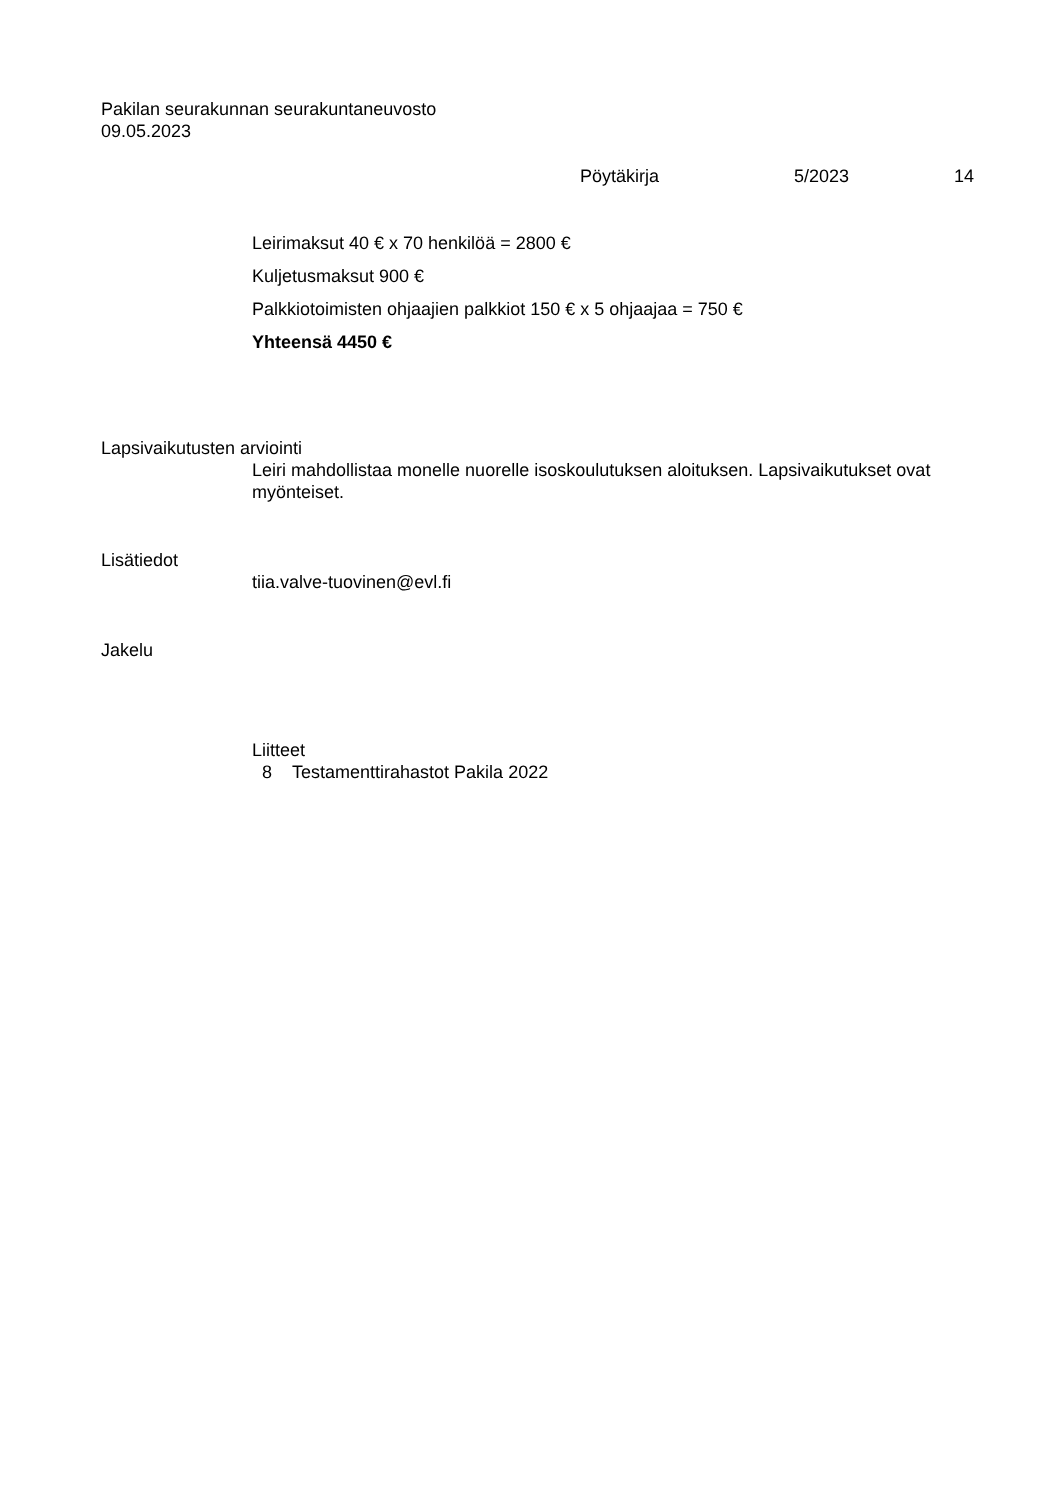Pakilan seurakunnan seurakuntaneuvosto
09.05.2023
Pöytäkirja 5/2023 14
Leirimaksut 40 € x 70 henkilöä = 2800 €
Kuljetusmaksut 900 €
Palkkiotoimisten ohjaajien palkkiot 150 € x 5 ohjaajaa = 750 €
Yhteensä 4450 €
Lapsivaikutusten arviointi
Leiri mahdollistaa monelle nuorelle isoskoulutuksen aloituksen. Lapsivaikutukset ovat myönteiset.
Lisätiedot
tiia.valve-tuovinen@evl.fi
Jakelu
Liitteet
8 Testamenttirahastot Pakila 2022